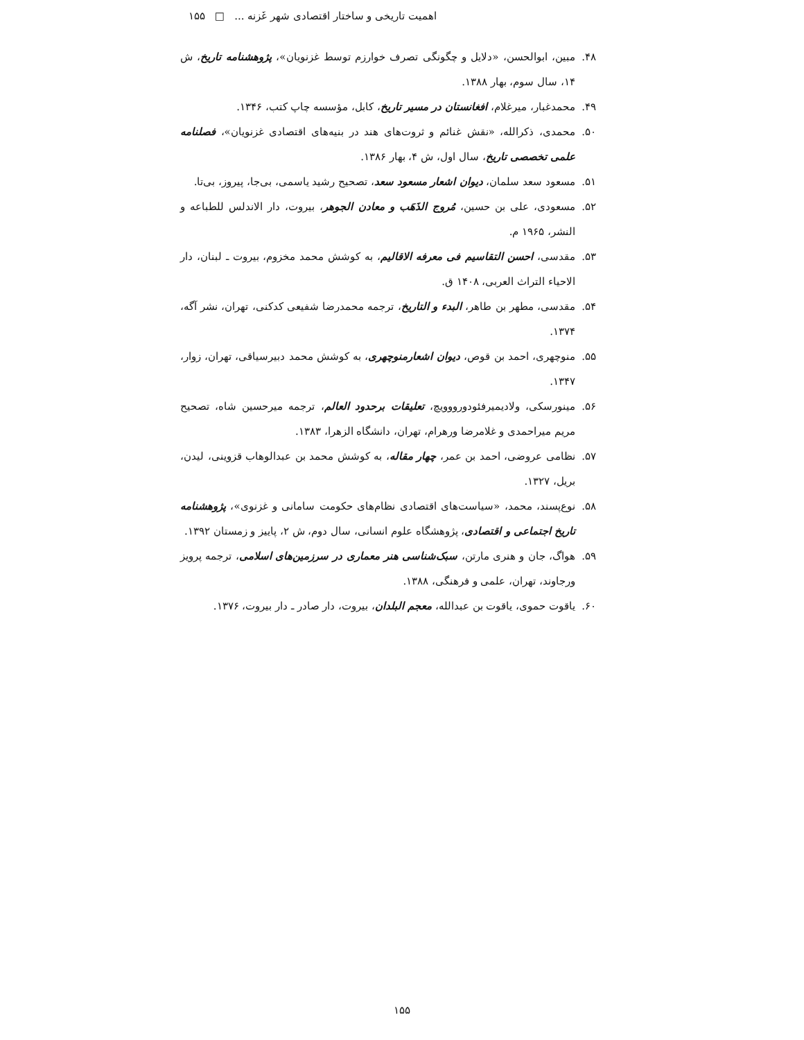اهمیت تاریخی و ساختار اقتصادی شهر غَزنه ... □ ۱۵۵
۴۸. مبین، ابوالحسن، «دلایل و چگونگی تصرف خوارزم توسط غزنویان»، پژوهشنامه تاریخ، ش ۱۴، سال سوم، بهار ۱۳۸۸.
۴۹. محمدغبار، میرغلام، افغانستان در مسیر تاریخ، کابل، مؤسسه چاپ کتب، ۱۳۴۶.
۵۰. محمدی، ذکرالله، «نقش غنائم و ثروت‌های هند در بنیه‌های اقتصادی غزنویان»، فصلنامه علمی تخصصی تاریخ، سال اول، ش ۴، بهار ۱۳۸۶.
۵۱. مسعود سعد سلمان، دیوان اشعار مسعود سعد، تصحیح رشید یاسمی، بی‌جا، پیروز، بی‌تا.
۵۲. مسعودی، علی بن حسین، مُروج الذَهَب و معادن الجوهر، بیروت، دار الاندلس للطباعه و النشر، ۱۹۶۵ م.
۵۳. مقدسی، احسن التقاسیم فی معرفه الاقالیم، به کوشش محمد مخزوم، بیروت ـ لبنان، دار الاحیاء التراث العربی، ۱۴۰۸ ق.
۵۴. مقدسی، مطهر بن طاهر، البدء و التاریخ، ترجمه محمدرضا شفیعی کدکنی، تهران، نشر آگه، ۱۳۷۴.
۵۵. منوچهری، احمد بن قوص، دیوان اشعارمنوچهری، به کوشش محمد دبیرسیاقی، تهران، زوار، ۱۳۴۷.
۵۶. مینورسکی، ولادیمیرفئودورووویچ، تعلیقات برحدود العالم، ترجمه میرحسین شاه، تصحیح مریم میراحمدی و غلامرضا ورهرام، تهران، دانشگاه الزهرا، ۱۳۸۳.
۵۷. نظامی عروضی، احمد بن عمر، چهار مقاله، به کوشش محمد بن عبدالوهاب قزوینی، لیدن، بریل، ۱۳۲۷.
۵۸. نوع‌پسند، محمد، «سیاست‌های اقتصادی نظام‌های حکومت سامانی و غزنوی»، پژوهشنامه تاریخ اجتماعی و اقتصادی، پژوهشگاه علوم انسانی، سال دوم، ش ۲، پاییز و زمستان ۱۳۹۲.
۵۹. هواگ، جان و هنری مارتن، سبک‌شناسی هنر معماری در سرزمین‌های اسلامی، ترجمه پرویز ورجاوند، تهران، علمی و فرهنگی، ۱۳۸۸.
۶۰. یاقوت حموی، یاقوت بن عبدالله، معجم البلدان، بیروت، دار صادر ـ دار بیروت، ۱۳۷۶.
۱۵۵